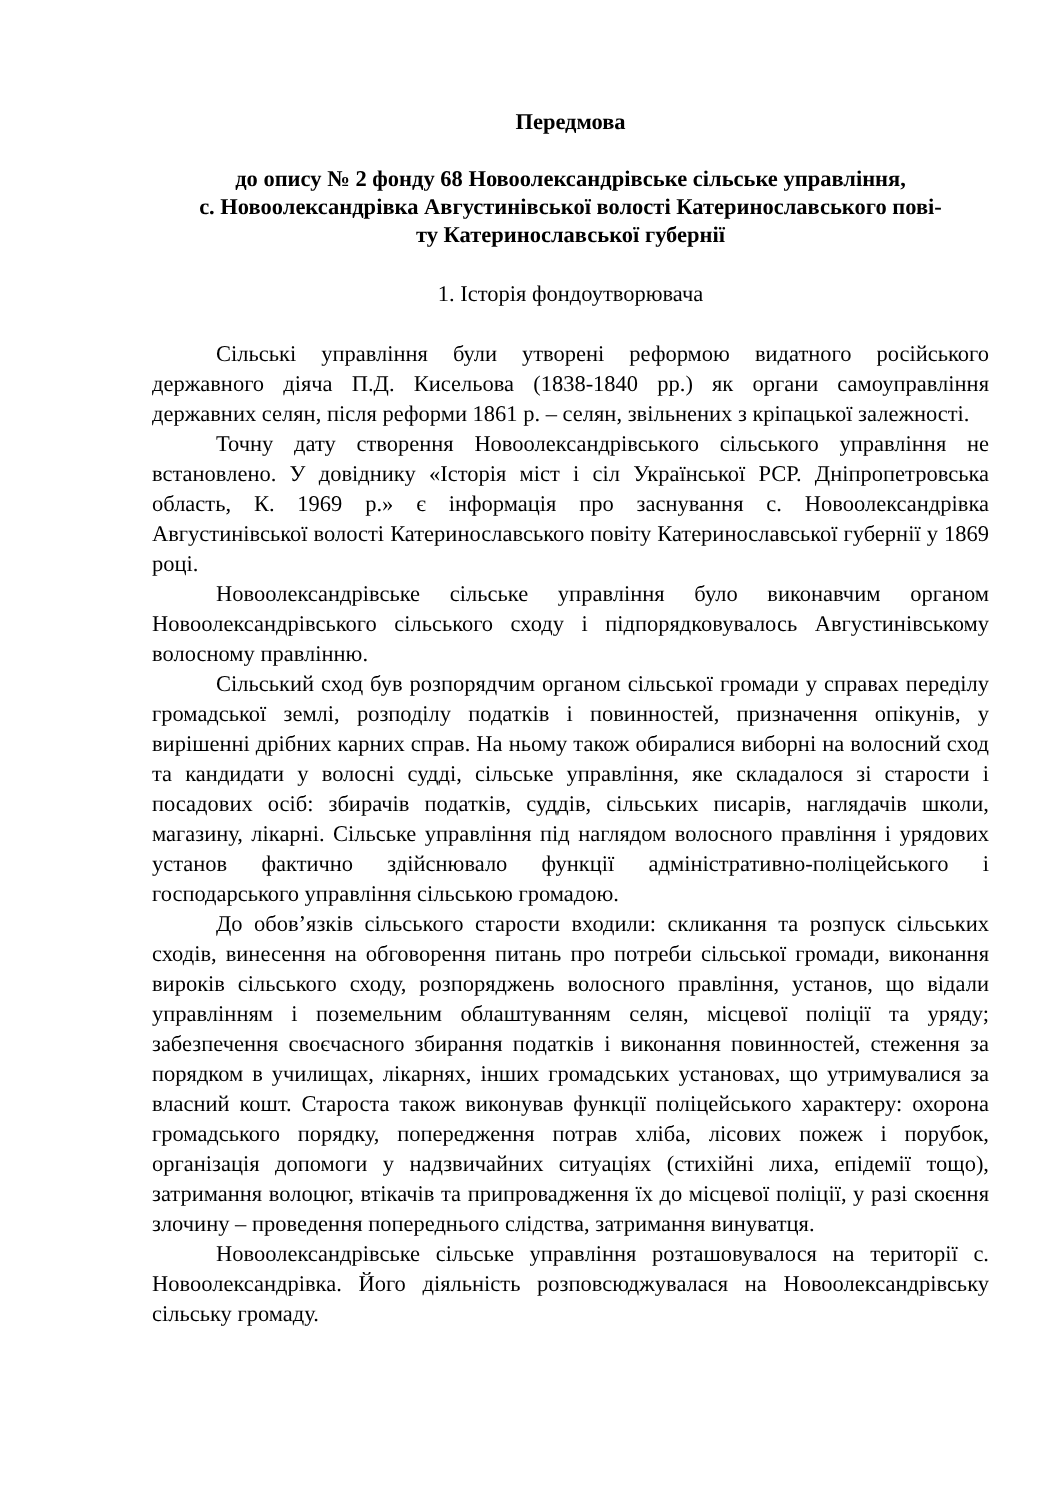Передмова
до опису № 2 фонду 68 Новоолександрівське сільське управління,
с. Новоолександрівка Августинівської волості Катеринославського пові-
ту Катеринославської губернії
1. Історія фондоутворювача
Сільські управління були утворені реформою видатного російського державного діяча П.Д. Кисельова (1838-1840 рр.) як органи самоуправління державних селян, після реформи 1861 р. – селян, звільнених з кріпацької залежності.
Точну дату створення Новоолександрівського сільського управління не встановлено. У довіднику «Історія міст і сіл Української РСР. Дніпропетровська область, К. 1969 р.» є інформація про заснування с. Новоолександрівка Августинівської волості Катеринославського повіту Катеринославської губернії у 1869 році.
Новоолександрівське сільське управління було виконавчим органом Новоолександрівського сільського сходу і підпорядковувалось Августинівському волосному правлінню.
Сільський сход був розпорядчим органом сільської громади у справах переділу громадської землі, розподілу податків і повинностей, призначення опікунів, у вирішенні дрібних карних справ. На ньому також обиралися виборні на волосний сход та кандидати у волосні судді, сільське управління, яке складалося зі старости і посадових осіб: збирачів податків, суддів, сільських писарів, наглядачів школи, магазину, лікарні. Сільське управління під наглядом волосного правління і урядових установ фактично здійснювало функції адміністративно-поліцейського і господарського управління сільською громадою.
До обов’язків сільського старости входили: скликання та розпуск сільських сходів, винесення на обговорення питань про потреби сільської громади, виконання вироків сільського сходу, розпоряджень волосного правління, установ, що відали управлінням і поземельним облаштуванням селян, місцевої поліції та уряду; забезпечення своєчасного збирання податків і виконання повинностей, стеження за порядком в училищах, лікарнях, інших громадських установах, що утримувалися за власний кошт. Староста також виконував функції поліцейського характеру: охорона громадського порядку, попередження потрав хліба, лісових пожеж і порубок, організація допомоги у надзвичайних ситуаціях (стихійні лиха, епідемії тощо), затримання волоцюг, втікачів та припровадження їх до місцевої поліції, у разі скоєння злочину – проведення попереднього слідства, затримання винуватця.
Новоолександрівське сільське управління розташовувалося на території с. Новоолександрівка. Його діяльність розповсюджувалася на Новоолександрівську сільську громаду.